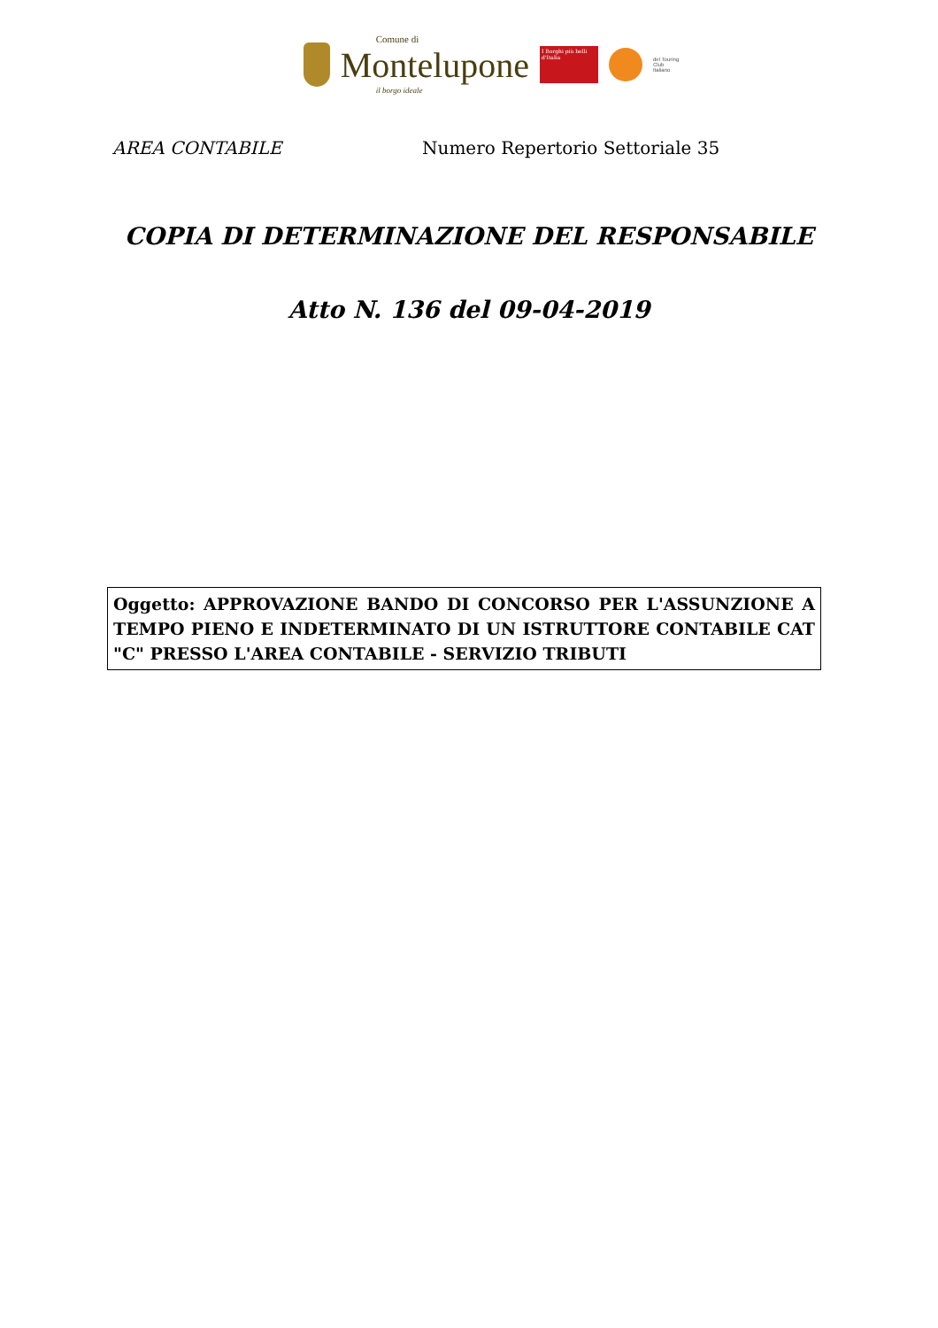Comune di
Montelupone
il borgo ideale
I Borghi più belli d'Italia
del Touring
Club
Italiano
AREA CONTABILE Numero Repertorio Settoriale 35
COPIA DI DETERMINAZIONE DEL RESPONSABILE
Atto N. 136 del 09-04-2019
Oggetto: APPROVAZIONE BANDO DI CONCORSO PER L'ASSUNZIONE A TEMPO PIENO E INDETERMINATO DI UN ISTRUTTORE CONTABILE CAT "C" PRESSO L'AREA CONTABILE - SERVIZIO TRIBUTI